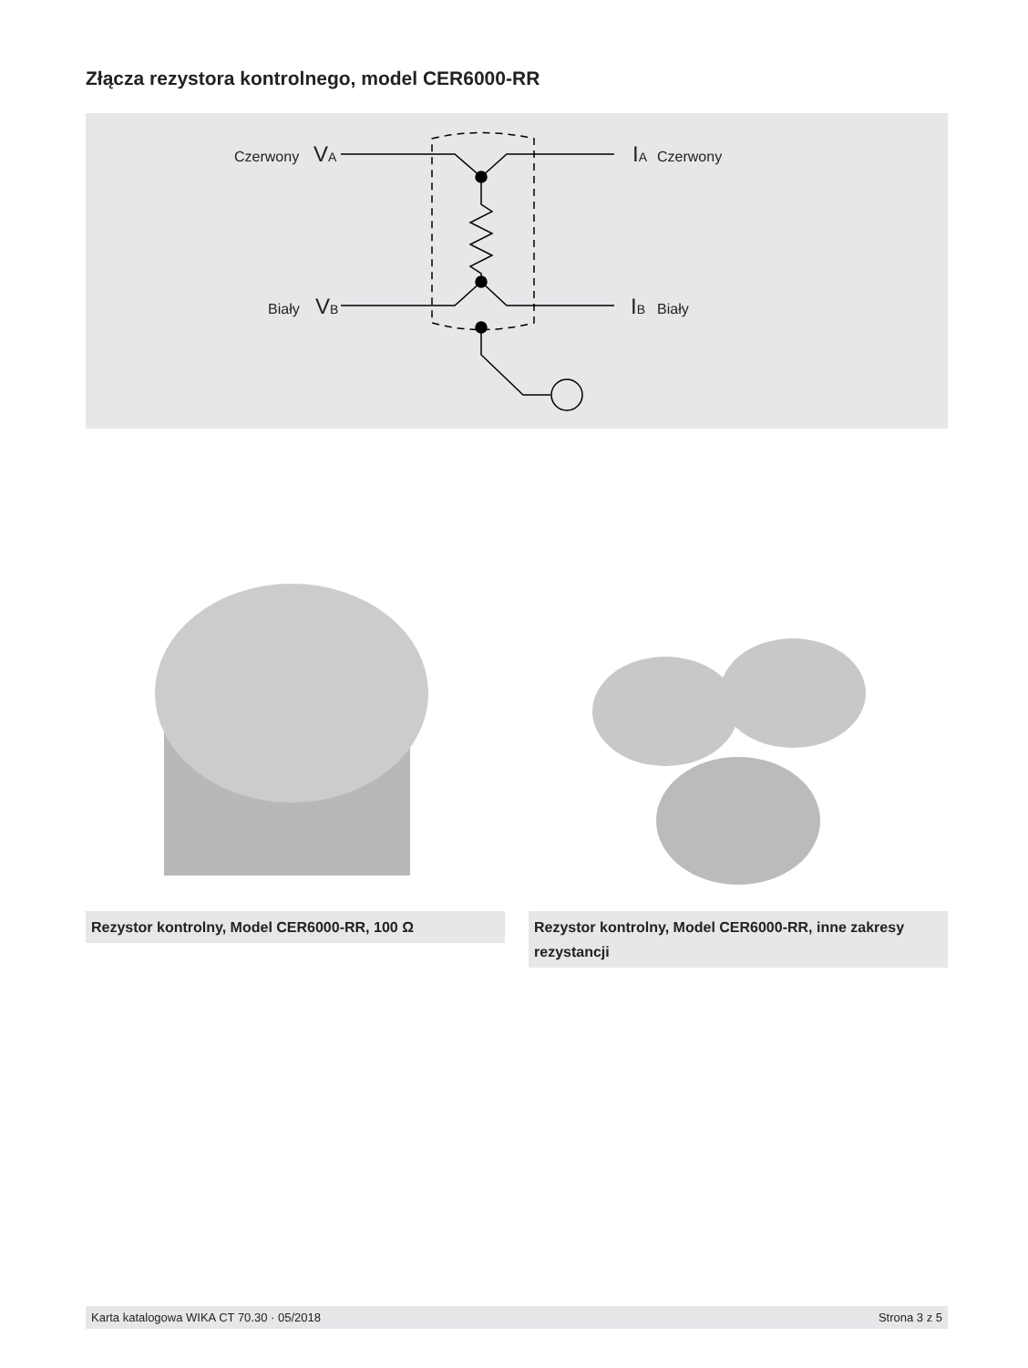Złącza rezystora kontrolnego, model CER6000-RR
Czerwony
VA
Biały
VB
IA
Czerwony
IB
Biały
Rezystor kontrolny, Model CER6000-RR, 100 Ω
Rezystor kontrolny, Model CER6000-RR, inne zakresy rezystancji
Karta katalogowa WIKA CT 70.30 · 05/2018 Strona 3 z 5